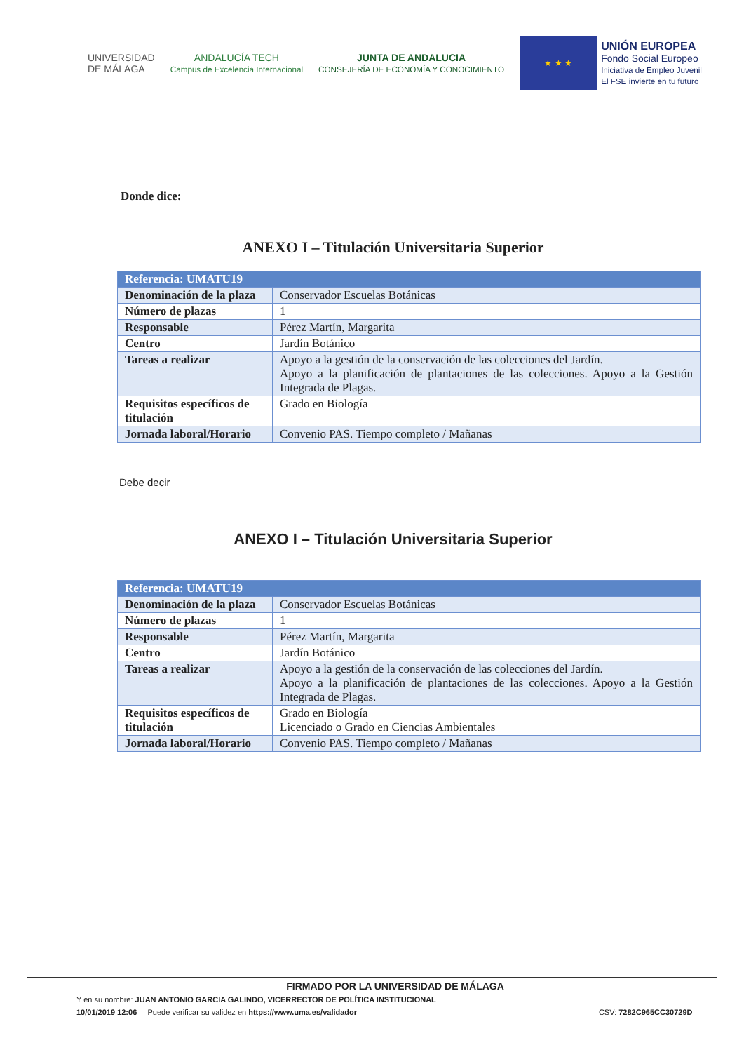UNIVERSIDAD
DE MÁLAGA
ANDALUCÍA TECH
Campus de Excelencia Internacional
JUNTA DE ANDALUCIA
CONSEJERÍA DE ECONOMÍA Y CONOCIMIENTO
★ ★ ★
UNIÓN EUROPEA
Fondo Social Europeo
Iniciativa de Empleo Juvenil
El FSE invierte en tu futuro
Donde dice:
ANEXO I – Titulación Universitaria Superior
| Referencia: UMATU19 | |
| --- | --- |
| Denominación de la plaza | Conservador Escuelas Botánicas |
| Número de plazas | 1 |
| Responsable | Pérez Martín, Margarita |
| Centro | Jardín Botánico |
| Tareas a realizar | Apoyo a la gestión de la conservación de las colecciones del Jardín. Apoyo a la planificación de plantaciones de las colecciones. Apoyo a la Gestión Integrada de Plagas. |
| Requisitos específicos de titulación | Grado en Biología |
| Jornada laboral/Horario | Convenio PAS. Tiempo completo / Mañanas |
Debe decir
ANEXO I – Titulación Universitaria Superior
| Referencia: UMATU19 | |
| --- | --- |
| Denominación de la plaza | Conservador Escuelas Botánicas |
| Número de plazas | 1 |
| Responsable | Pérez Martín, Margarita |
| Centro | Jardín Botánico |
| Tareas a realizar | Apoyo a la gestión de la conservación de las colecciones del Jardín. Apoyo a la planificación de plantaciones de las colecciones. Apoyo a la Gestión Integrada de Plagas. |
| Requisitos específicos de titulación | Grado en Biología Licenciado o Grado en Ciencias Ambientales |
| Jornada laboral/Horario | Convenio PAS. Tiempo completo / Mañanas |
FIRMADO POR LA UNIVERSIDAD DE MÁLAGA
Y en su nombre: JUAN ANTONIO GARCIA GALINDO, VICERRECTOR DE POLÍTICA INSTITUCIONAL
10/01/2019 12:06 Puede verificar su validez en https://www.uma.es/validador CSV: 7282C965CC30729D